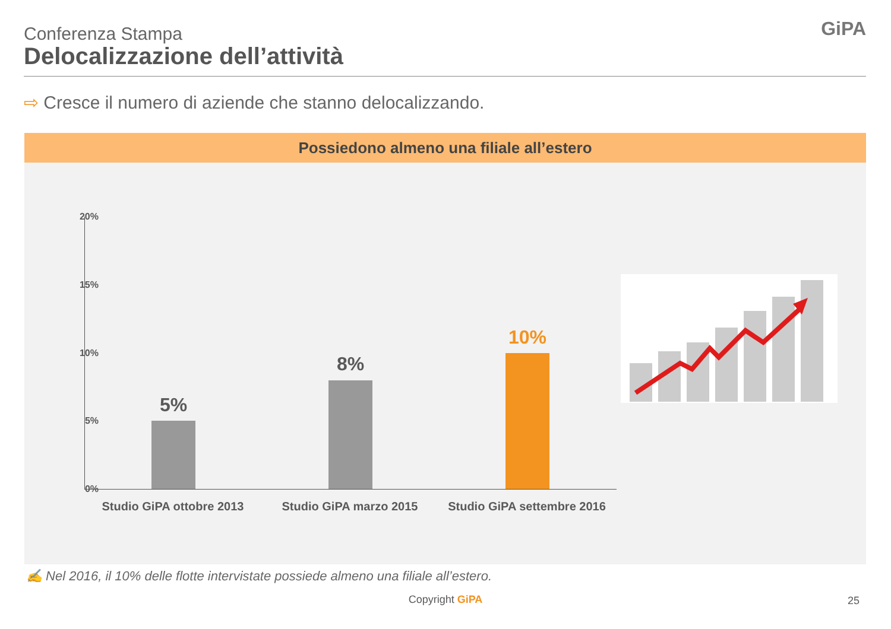Conferenza Stampa
Delocalizzazione dell’attività
GiPA
⇨ Cresce il numero di aziende che stanno delocalizzando.
Possiedono almeno una filiale all’estero
20%
15%
10%
5%
0%
5%
8%
10%
Studio GiPA ottobre 2013 Studio GiPA marzo 2015
Studio GiPA settembre 2016
✍ Nel 2016, il 10% delle flotte intervistate possiede almeno una filiale all’estero.
Copyright GiPA 25